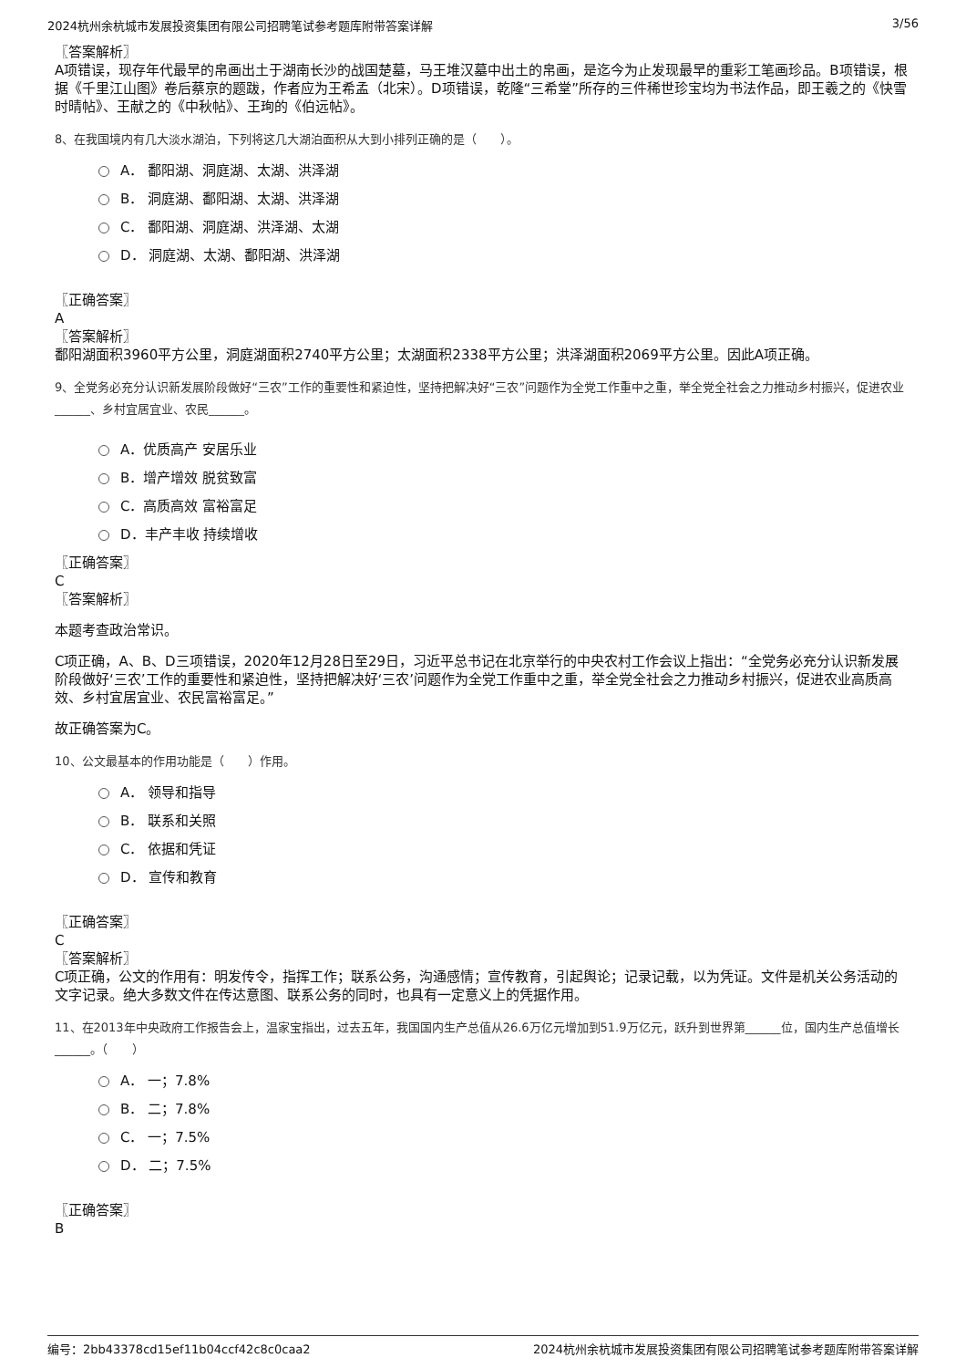2024杭州余杭城市发展投资集团有限公司招聘笔试参考题库附带答案详解 3/56
〖答案解析〗
A项错误，现存年代最早的帛画出土于湖南长沙的战国楚墓，马王堆汉墓中出土的帛画，是迄今为止发现最早的重彩工笔画珍品。B项错误，根据《千里江山图》卷后蔡京的题跋，作者应为王希孟（北宋）。D项错误，乾隆“三希堂”所存的三件稀世珍宝均为书法作品，即王羲之的《快雪时晴帖》、王献之的《中秋帖》、王珣的《伯远帖》。
8、在我国境内有几大淡水湖泊，下列将这几大湖泊面积从大到小排列正确的是（　　）。
A． 鄱阳湖、洞庭湖、太湖、洪泽湖
B． 洞庭湖、鄱阳湖、太湖、洪泽湖
C． 鄱阳湖、洞庭湖、洪泽湖、太湖
D． 洞庭湖、太湖、鄱阳湖、洪泽湖
〖正确答案〗
A
〖答案解析〗
鄱阳湖面积3960平方公里，洞庭湖面积2740平方公里；太湖面积2338平方公里；洪泽湖面积2069平方公里。因此A项正确。
9、全党务必充分认识新发展阶段做好“三农”工作的重要性和紧迫性，坚持把解决好“三农”问题作为全党工作重中之重，举全党全社会之力推动乡村振兴，促进农业______、乡村宜居宜业、农民______。
A．优质高产 安居乐业
B．增产增效 脱贫致富
C．高质高效 富裕富足
D．丰产丰收 持续增收
〖正确答案〗
C
〖答案解析〗
本题考查政治常识。
C项正确，A、B、D三项错误，2020年12月28日至29日，习近平总书记在北京举行的中央农村工作会议上指出：“全党务必充分认识新发展阶段做好‘三农’工作的重要性和紧迫性，坚持把解决好‘三农’问题作为全党工作重中之重，举全党全社会之力推动乡村振兴，促进农业高质高效、乡村宜居宜业、农民富裕富足。”
故正确答案为C。
10、公文最基本的作用功能是（　　）作用。
A． 领导和指导
B． 联系和关照
C． 依据和凭证
D． 宣传和教育
〖正确答案〗
C
〖答案解析〗
C项正确，公文的作用有：明发传令，指挥工作；联系公务，沟通感情；宣传教育，引起舆论；记录记载，以为凭证。文件是机关公务活动的文字记录。绝大多数文件在传达意图、联系公务的同时，也具有一定意义上的凭据作用。
11、在2013年中央政府工作报告会上，温家宝指出，过去五年，我国国内生产总值从26.6万亿元增加到51.9万亿元，跃升到世界第______位，国内生产总值增长______。（　　）
A． 一；7.8%
B． 二；7.8%
C． 一；7.5%
D． 二；7.5%
〖正确答案〗
B
编号：2bb43378cd15ef11b04ccf42c8c0caa2 2024杭州余杭城市发展投资集团有限公司招聘笔试参考题库附带答案详解